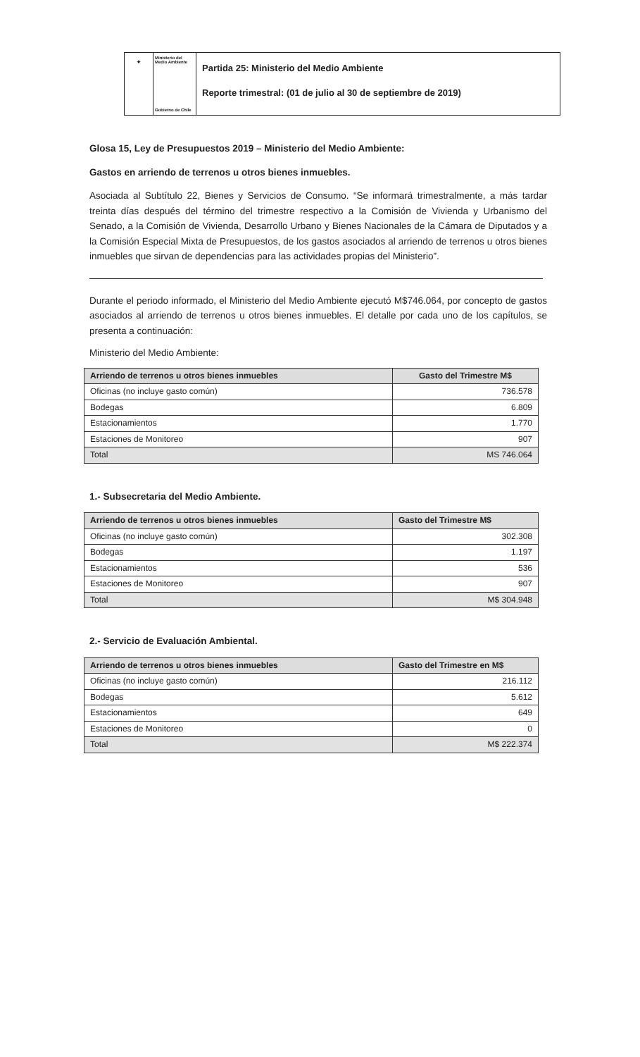✦
Ministerio del Medio Ambiente
Gobierno de Chile
Partida 25: Ministerio del Medio Ambiente
Reporte trimestral: (01 de julio al 30 de septiembre de 2019)
Glosa 15, Ley de Presupuestos 2019 – Ministerio del Medio Ambiente:
Gastos en arriendo de terrenos u otros bienes inmuebles.
Asociada al Subtítulo 22, Bienes y Servicios de Consumo. “Se informará trimestralmente, a más tardar treinta días después del término del trimestre respectivo a la Comisión de Vivienda y Urbanismo del Senado, a la Comisión de Vivienda, Desarrollo Urbano y Bienes Nacionales de la Cámara de Diputados y a la Comisión Especial Mixta de Presupuestos, de los gastos asociados al arriendo de terrenos u otros bienes inmuebles que sirvan de dependencias para las actividades propias del Ministerio”.
Durante el periodo informado, el Ministerio del Medio Ambiente ejecutó M$746.064, por concepto de gastos asociados al arriendo de terrenos u otros bienes inmuebles. El detalle por cada uno de los capítulos, se presenta a continuación:
Ministerio del Medio Ambiente:
| Arriendo de terrenos u otros bienes inmuebles | Gasto del Trimestre M$ |
| --- | --- |
| Oficinas (no incluye gasto común) | 736.578 |
| Bodegas | 6.809 |
| Estacionamientos | 1.770 |
| Estaciones de Monitoreo | 907 |
| Total | MS 746.064 |
1.- Subsecretaria del Medio Ambiente.
| Arriendo de terrenos u otros bienes inmuebles | Gasto del Trimestre M$ |
| --- | --- |
| Oficinas (no incluye gasto común) | 302.308 |
| Bodegas | 1.197 |
| Estacionamientos | 536 |
| Estaciones de Monitoreo | 907 |
| Total | M$ 304.948 |
2.- Servicio de Evaluación Ambiental.
| Arriendo de terrenos u otros bienes inmuebles | Gasto del Trimestre en M$ |
| --- | --- |
| Oficinas (no incluye gasto común) | 216.112 |
| Bodegas | 5.612 |
| Estacionamientos | 649 |
| Estaciones de Monitoreo | 0 |
| Total | M$ 222.374 |